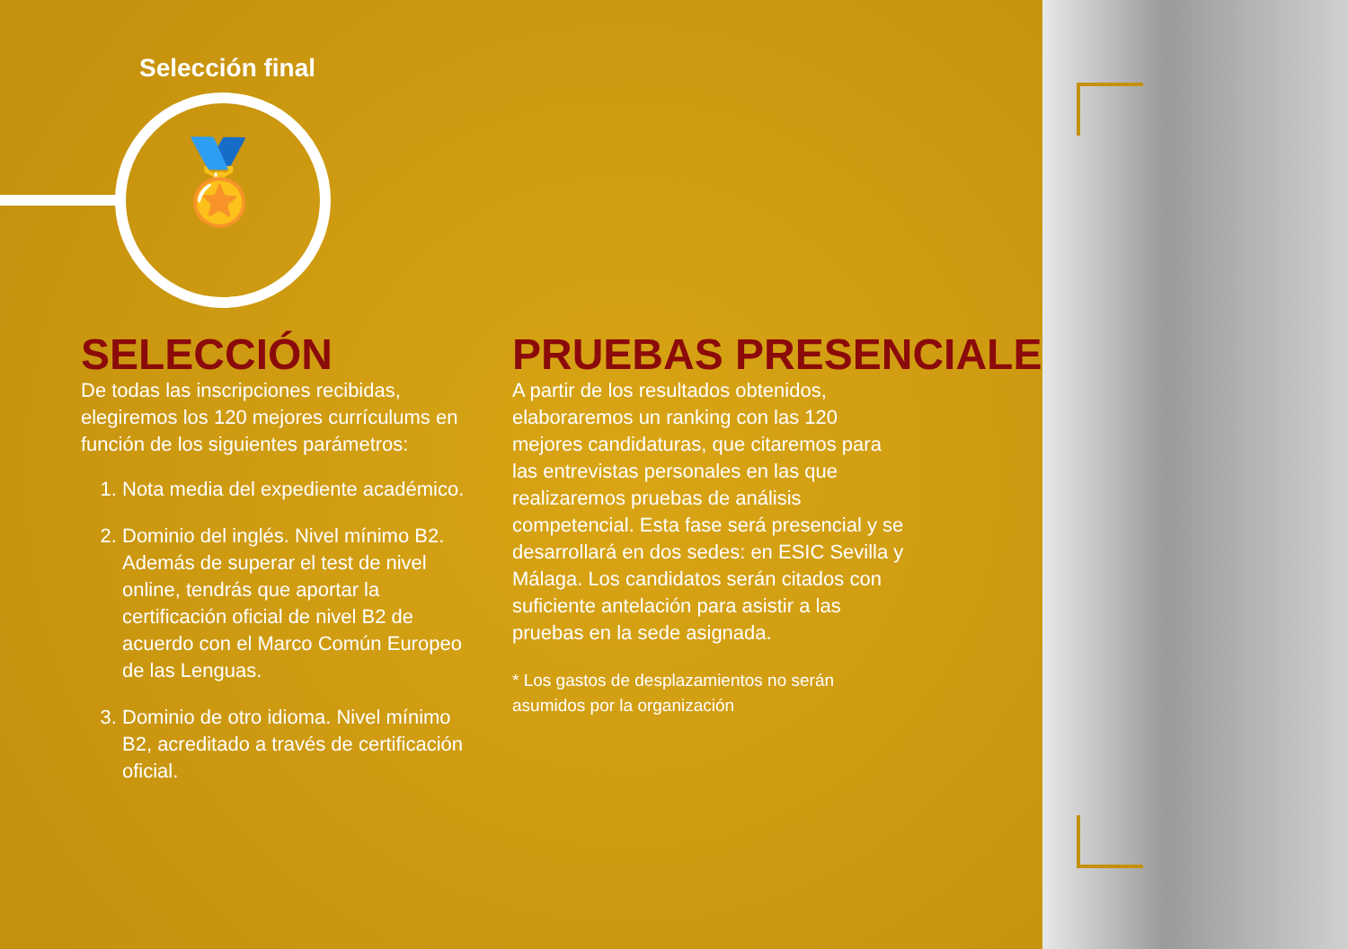Selección final
🏅
SELECCIÓN
De todas las inscripciones recibidas, elegiremos los 120 mejores currículums en función de los siguientes parámetros:
1. Nota media del expediente académico.
2. Dominio del inglés. Nivel mínimo B2. Además de superar el test de nivel online, tendrás que aportar la certificación oficial de nivel B2 de acuerdo con el Marco Común Europeo de las Lenguas.
3. Dominio de otro idioma. Nivel mínimo B2, acreditado a través de certificación oficial.
PRUEBAS PRESENCIALES
A partir de los resultados obtenidos, elaboraremos un ranking con las 120 mejores candidaturas, que citaremos para las entrevistas personales en las que realizaremos pruebas de análisis competencial. Esta fase será presencial y se desarrollará en dos sedes: en ESIC Sevilla y Málaga. Los candidatos serán citados con suficiente antelación para asistir a las pruebas en la sede asignada.
* Los gastos de desplazamientos no serán asumidos por la organización